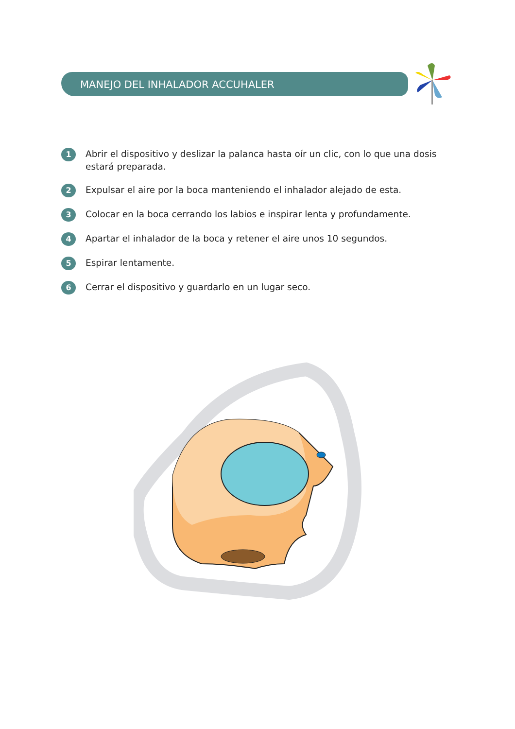MANEJO DEL INHALADOR ACCUHALER
1 Abrir el dispositivo y deslizar la palanca hasta oír un clic, con lo que una dosis estará preparada.
2 Expulsar el aire por la boca manteniendo el inhalador alejado de esta.
3 Colocar en la boca cerrando los labios e inspirar lenta y profundamente.
4 Apartar el inhalador de la boca y retener el aire unos 10 segundos.
5 Espirar lentamente.
6 Cerrar el dispositivo y guardarlo en un lugar seco.